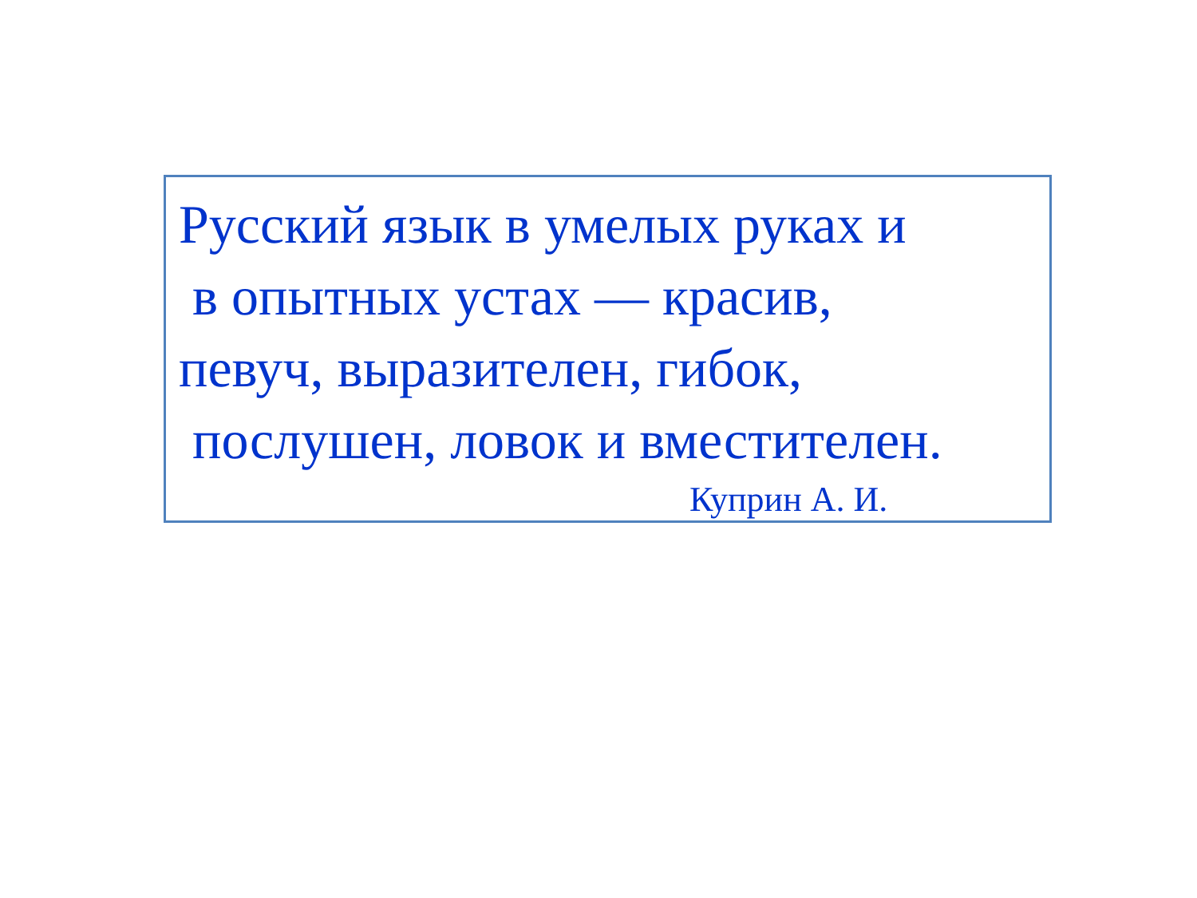Русский язык в умелых руках и
в опытных устах — красив,
певуч, выразителен, гибок,
послушен, ловок и вместителен.
Куприн А. И.